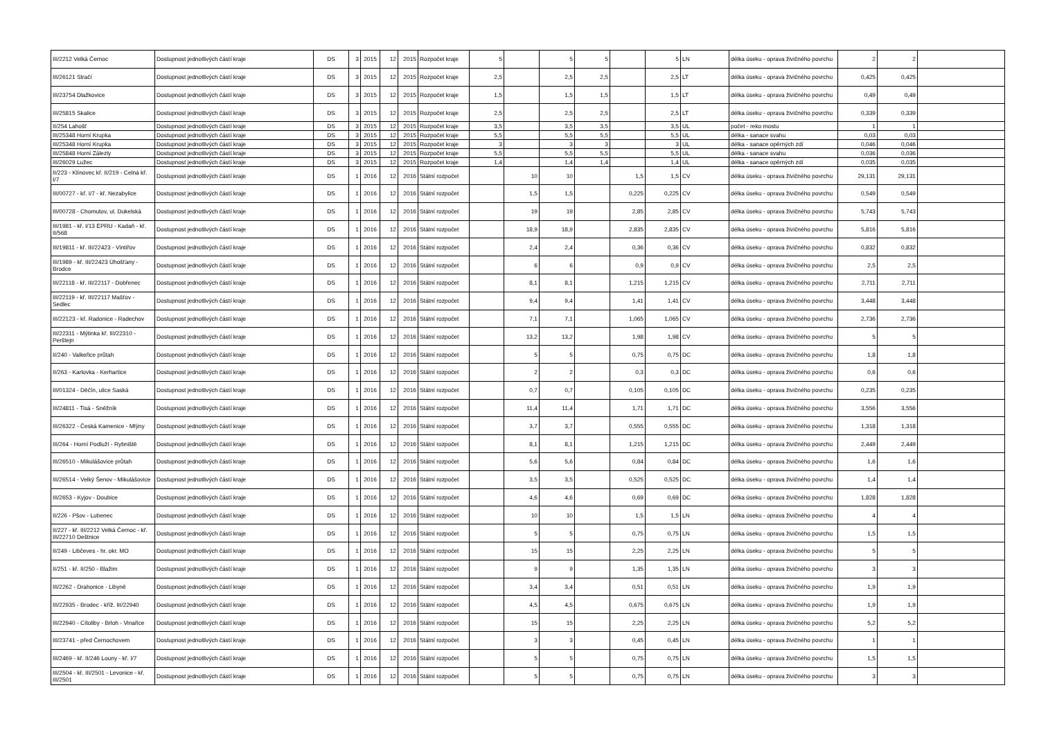| III/2212 Velká Černoc | Dostupnost jednotlivých částí kraje | DS | 3 | 2015 | 12 | 2015 | Rozpočet kraje | 5 | | 5 | 5 | | 5 | LN | délka úseku - oprava živičného povrchu | 2 | 2 | |
| III/26121 Stračí | Dostupnost jednotlivých částí kraje | DS | 3 | 2015 | 12 | 2015 | Rozpočet kraje | 2,5 | | 2,5 | 2,5 | | 2,5 | LT | délka úseku - oprava živičného povrchu | 0,425 | 0,425 | |
| III/23754 Dlažkovice | Dostupnost jednotlivých částí kraje | DS | 3 | 2015 | 12 | 2015 | Rozpočet kraje | 1,5 | | 1,5 | 1,5 | | 1,5 | LT | délka úseku - oprava živičného povrchu | 0,49 | 0,49 | |
| III/25815 Skalice | Dostupnost jednotlivých částí kraje | DS | 3 | 2015 | 12 | 2015 | Rozpočet kraje | 2,5 | | 2,5 | 2,5 | | 2,5 | LT | délka úseku - oprava živičného povrchu | 0,339 | 0,339 | |
| II/254 Lahošť | Dostupnost jednotlivých částí kraje | DS | 3 | 2015 | 12 | 2015 | Rozpočet kraje | 3,5 | | 3,5 | 3,5 | | 3,5 | UL | počet - reko mostu | 1 | 1 | |
| III/25348 Horní Krupka | Dostupnost jednotlivých částí kraje | DS | 3 | 2015 | 12 | 2015 | Rozpočet kraje | 5,5 | | 5,5 | 5,5 | | 5,5 | UL | délka - sanace svahu | 0,03 | 0,03 | |
| III/25348 Horní Krupka | Dostupnost jednotlivých částí kraje | DS | 3 | 2015 | 12 | 2015 | Rozpočet kraje | 3 | | 3 | 3 | | 3 | UL | délka - sanace opěrných zdí | 0,046 | 0,046 | |
| III/25848 Horní Zálezly | Dostupnost jednotlivých částí kraje | DS | 3 | 2015 | 12 | 2015 | Rozpočet kraje | 5,5 | | 5,5 | 5,5 | | 5,5 | UL | délka - sanace svahu | 0,036 | 0,036 | |
| III/26029 Lužec | Dostupnost jednotlivých částí kraje | DS | 3 | 2015 | 12 | 2015 | Rozpočet kraje | 1,4 | | 1,4 | 1,4 | | 1,4 | UL | délka - sanace opěrných zdí | 0,035 | 0,035 | |
| II/223 - Klínovec kř. II/219 - Celná kř. I/7 | Dostupnost jednotlivých částí kraje | DS | 1 | 2016 | 12 | 2016 | Státní rozpočet | | 10 | 10 | | 1,5 | 1,5 | CV | délka úseku - oprava živičného povrchu | 29,131 | 29,131 | |
| III/00727 - kř. I/7 - kř. Nezabylice | Dostupnost jednotlivých částí kraje | DS | 1 | 2016 | 12 | 2016 | Státní rozpočet | | 1,5 | 1,5 | | 0,225 | 0,225 | CV | délka úseku - oprava živičného povrchu | 0,549 | 0,549 | |
| III/00728 - Chomutov, ul. Dukelská | Dostupnost jednotlivých částí kraje | DS | 1 | 2016 | 12 | 2016 | Státní rozpočet | | 19 | 19 | | 2,85 | 2,85 | CV | délka úseku - oprava živičného povrchu | 5,743 | 5,743 | |
| III/1981 - kř. I/13 EPRU - Kadaň - kř. II/568 | Dostupnost jednotlivých částí kraje | DS | 1 | 2016 | 12 | 2016 | Státní rozpočet | | 18,9 | 18,9 | | 2,835 | 2,835 | CV | délka úseku - oprava živičného povrchu | 5,816 | 5,816 | |
| III/19811 - kř. III/22423 - Vintířov | Dostupnost jednotlivých částí kraje | DS | 1 | 2016 | 12 | 2016 | Státní rozpočet | | 2,4 | 2,4 | | 0,36 | 0,36 | CV | délka úseku - oprava živičného povrchu | 0,832 | 0,832 | |
| III/1989 - kř. III/22423 Úhošťany - Brodce | Dostupnost jednotlivých částí kraje | DS | 1 | 2016 | 12 | 2016 | Státní rozpočet | | 6 | 6 | | 0,9 | 0,9 | CV | délka úseku - oprava živičného povrchu | 2,5 | 2,5 | |
| III/22118 - kř. III/22117 - Dobřenec | Dostupnost jednotlivých částí kraje | DS | 1 | 2016 | 12 | 2016 | Státní rozpočet | | 8,1 | 8,1 | | 1,215 | 1,215 | CV | délka úseku - oprava živičného povrchu | 2,711 | 2,711 | |
| III/22119 - kř. III/22117 Mašťov - Sedlec | Dostupnost jednotlivých částí kraje | DS | 1 | 2016 | 12 | 2016 | Státní rozpočet | | 9,4 | 9,4 | | 1,41 | 1,41 | CV | délka úseku - oprava živičného povrchu | 3,448 | 3,448 | |
| III/22123 - kř. Radonice - Radechov | Dostupnost jednotlivých částí kraje | DS | 1 | 2016 | 12 | 2016 | Státní rozpočet | | 7,1 | 7,1 | | 1,065 | 1,065 | CV | délka úseku - oprava živičného povrchu | 2,736 | 2,736 | |
| III/22311 - Mýtinka kř. III/22310 - Perštejn | Dostupnost jednotlivých částí kraje | DS | 1 | 2016 | 12 | 2016 | Státní rozpočet | | 13,2 | 13,2 | | 1,98 | 1,98 | CV | délka úseku - oprava živičného povrchu | 5 | 5 | |
| II/240 - Valkeřice průtah | Dostupnost jednotlivých částí kraje | DS | 1 | 2016 | 12 | 2016 | Státní rozpočet | | 5 | 5 | | 0,75 | 0,75 | DC | délka úseku - oprava živičného povrchu | 1,8 | 1,8 | |
| II/263 - Karlovka - Kerhartice | Dostupnost jednotlivých částí kraje | DS | 1 | 2016 | 12 | 2016 | Státní rozpočet | | 2 | 2 | | 0,3 | 0,3 | DC | délka úseku - oprava živičného povrchu | 0,6 | 0,6 | |
| III/01324 - Děčín, ulice Saská | Dostupnost jednotlivých částí kraje | DS | 1 | 2016 | 12 | 2016 | Státní rozpočet | | 0,7 | 0,7 | | 0,105 | 0,105 | DC | délka úseku - oprava živičného povrchu | 0,235 | 0,235 | |
| III/24811 - Tisá - Sněžník | Dostupnost jednotlivých částí kraje | DS | 1 | 2016 | 12 | 2016 | Státní rozpočet | | 11,4 | 11,4 | | 1,71 | 1,71 | DC | délka úseku - oprava živičného povrchu | 3,556 | 3,556 | |
| III/26322 - Česká Kamenice - Mlýny | Dostupnost jednotlivých částí kraje | DS | 1 | 2016 | 12 | 2016 | Státní rozpočet | | 3,7 | 3,7 | | 0,555 | 0,555 | DC | délka úseku - oprava živičného povrchu | 1,318 | 1,318 | |
| III/264 - Horní Podluží - Rybniště | Dostupnost jednotlivých částí kraje | DS | 1 | 2016 | 12 | 2016 | Státní rozpočet | | 8,1 | 8,1 | | 1,215 | 1,215 | DC | délka úseku - oprava živičného povrchu | 2,449 | 2,449 | |
| III/26510 - Mikulášovice průtah | Dostupnost jednotlivých částí kraje | DS | 1 | 2016 | 12 | 2016 | Státní rozpočet | | 5,6 | 5,6 | | 0,84 | 0,84 | DC | délka úseku - oprava živičného povrchu | 1,6 | 1,6 | |
| III/26514 - Velký Šenov - Mikulášovice | Dostupnost jednotlivých částí kraje | DS | 1 | 2016 | 12 | 2016 | Státní rozpočet | | 3,5 | 3,5 | | 0,525 | 0,525 | DC | délka úseku - oprava živičného povrchu | 1,4 | 1,4 | |
| III/2653 - Kyjov - Doubice | Dostupnost jednotlivých částí kraje | DS | 1 | 2016 | 12 | 2016 | Státní rozpočet | | 4,6 | 4,6 | | 0,69 | 0,69 | DC | délka úseku - oprava živičného povrchu | 1,828 | 1,828 | |
| II/226 - Pšov - Lubenec | Dostupnost jednotlivých částí kraje | DS | 1 | 2016 | 12 | 2016 | Státní rozpočet | | 10 | 10 | | 1,5 | 1,5 | LN | délka úseku - oprava živičného povrchu | 4 | 4 | |
| II/227 - kř. III/2212 Velká Černoc - kř. III/22710 Deštnice | Dostupnost jednotlivých částí kraje | DS | 1 | 2016 | 12 | 2016 | Státní rozpočet | | 5 | 5 | | 0,75 | 0,75 | LN | délka úseku - oprava živičného povrchu | 1,5 | 1,5 | |
| II/249 - Libčeves - hr. okr. MO | Dostupnost jednotlivých částí kraje | DS | 1 | 2016 | 12 | 2016 | Státní rozpočet | | 15 | 15 | | 2,25 | 2,25 | LN | délka úseku - oprava živičného povrchu | 5 | 5 | |
| II/251 - kř. II/250 - Blažim | Dostupnost jednotlivých částí kraje | DS | 1 | 2016 | 12 | 2016 | Státní rozpočet | | 9 | 9 | | 1,35 | 1,35 | LN | délka úseku - oprava živičného povrchu | 3 | 3 | |
| III/2262 - Drahonice - Libyně | Dostupnost jednotlivých částí kraje | DS | 1 | 2016 | 12 | 2016 | Státní rozpočet | | 3,4 | 3,4 | | 0,51 | 0,51 | LN | délka úseku - oprava živičného povrchu | 1,9 | 1,9 | |
| III/22935 - Brodec - kříž. III/22940 | Dostupnost jednotlivých částí kraje | DS | 1 | 2016 | 12 | 2016 | Státní rozpočet | | 4,5 | 4,5 | | 0,675 | 0,675 | LN | délka úseku - oprava živičného povrchu | 1,9 | 1,9 | |
| III/22940 - Cítoliby - Brloh - Vinařice | Dostupnost jednotlivých částí kraje | DS | 1 | 2016 | 12 | 2016 | Státní rozpočet | | 15 | 15 | | 2,25 | 2,25 | LN | délka úseku - oprava živičného povrchu | 5,2 | 5,2 | |
| III/23741 - před Černochovem | Dostupnost jednotlivých částí kraje | DS | 1 | 2016 | 12 | 2016 | Státní rozpočet | | 3 | 3 | | 0,45 | 0,45 | LN | délka úseku - oprava živičného povrchu | 1 | 1 | |
| III/2469 - kř. II/246 Louny - kř. I/7 | Dostupnost jednotlivých částí kraje | DS | 1 | 2016 | 12 | 2016 | Státní rozpočet | | 5 | 5 | | 0,75 | 0,75 | LN | délka úseku - oprava živičného povrchu | 1,5 | 1,5 | |
| III/2504 - kř. III/2501 - Levonice - kř. III/2501 | Dostupnost jednotlivých částí kraje | DS | 1 | 2016 | 12 | 2016 | Státní rozpočet | | 5 | 5 | | 0,75 | 0,75 | LN | délka úseku - oprava živičného povrchu | 3 | 3 | |